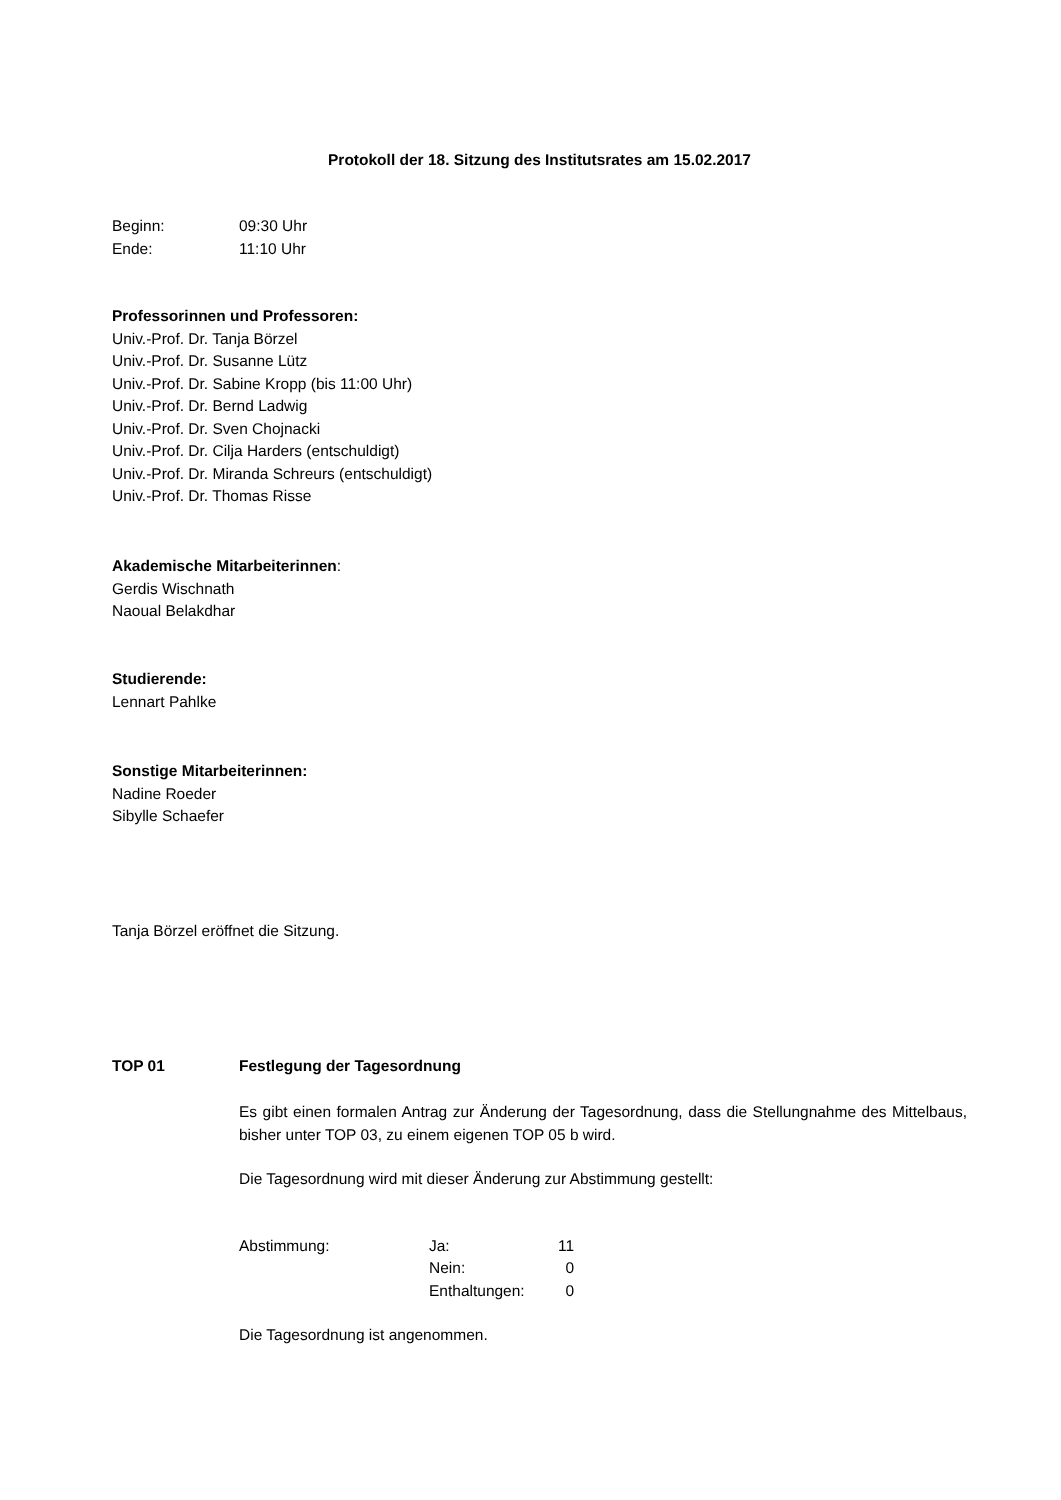Protokoll der 18. Sitzung des Institutsrates am 15.02.2017
Beginn: 09:30 Uhr
Ende: 11:10 Uhr
Professorinnen und Professoren:
Univ.-Prof. Dr. Tanja Börzel
Univ.-Prof. Dr. Susanne Lütz
Univ.-Prof. Dr. Sabine Kropp (bis 11:00 Uhr)
Univ.-Prof. Dr. Bernd Ladwig
Univ.-Prof. Dr. Sven Chojnacki
Univ.-Prof. Dr. Cilja Harders (entschuldigt)
Univ.-Prof. Dr. Miranda Schreurs (entschuldigt)
Univ.-Prof. Dr. Thomas Risse
Akademische Mitarbeiterinnen:
Gerdis Wischnath
Naoual Belakdhar
Studierende:
Lennart Pahlke
Sonstige Mitarbeiterinnen:
Nadine Roeder
Sibylle Schaefer
Tanja Börzel eröffnet die Sitzung.
TOP 01 Festlegung der Tagesordnung
Es gibt einen formalen Antrag zur Änderung der Tagesordnung, dass die Stellungnahme des Mittelbaus, bisher unter TOP 03, zu einem eigenen TOP 05 b wird.
Die Tagesordnung wird mit dieser Änderung zur Abstimmung gestellt:
| Abstimmung: | Ja: | 11 |
| | Nein: | 0 |
| | Enthaltungen: | 0 |
Die Tagesordnung ist angenommen.